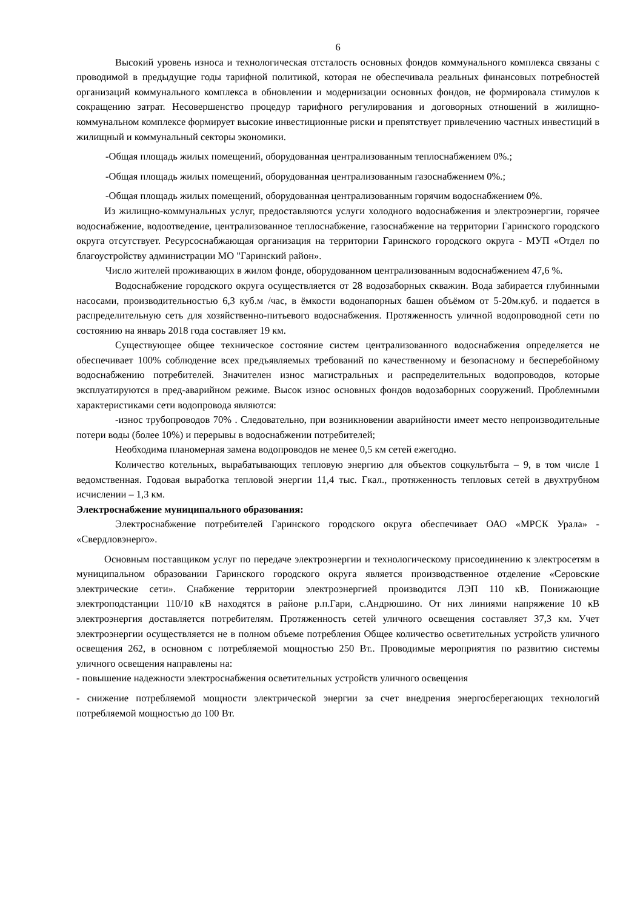6
Высокий уровень износа и технологическая отсталость основных фондов коммунального комплекса связаны с проводимой в предыдущие годы тарифной политикой, которая не обеспечивала реальных финансовых потребностей организаций коммунального комплекса в обновлении и модернизации основных фондов, не формировала стимулов к сокращению затрат. Несовершенство процедур тарифного регулирования и договорных отношений в жилищно-коммунальном комплексе формирует высокие инвестиционные риски и препятствует привлечению частных инвестиций в жилищный и коммунальный секторы экономики.
-Общая площадь жилых помещений, оборудованная централизованным теплоснабжением 0%.;
-Общая площадь жилых помещений, оборудованная централизованным газоснабжением 0%.;
-Общая площадь жилых помещений, оборудованная централизованным горячим водоснабжением 0%.
Из жилищно-коммунальных услуг, предоставляются услуги холодного водоснабжения и электроэнергии, горячее водоснабжение, водоотведение, централизованное теплоснабжение, газоснабжение на территории Гаринского городского округа отсутствует. Ресурсоснабжающая организация на территории Гаринского городского округа - МУП «Отдел по благоустройству администрации МО "Гаринский район».
Число жителей проживающих в жилом фонде, оборудованном централизованным водоснабжением 47,6 %.
Водоснабжение городского округа осуществляется от 28 водозаборных скважин. Вода забирается глубинными насосами, производительностью 6,3 куб.м /час, в ёмкости водонапорных башен объёмом от 5-20м.куб. и подается в распределительную сеть для хозяйственно-питьевого водоснабжения. Протяженность уличной водопроводной сети по состоянию на январь 2018 года составляет 19 км.
Существующее общее техническое состояние систем централизованного водоснабжения определяется не обеспечивает 100% соблюдение всех предъявляемых требований по качественному и безопасному и бесперебойному водоснабжению потребителей. Значителен износ магистральных и распределительных водопроводов, которые эксплуатируются в пред-аварийном режиме. Высок износ основных фондов водозаборных сооружений. Проблемными характеристиками сети водопровода являются:
-износ трубопроводов 70% . Следовательно, при возникновении аварийности имеет место непроизводительные потери воды (более 10%) и перерывы в водоснабжении потребителей;
Необходима планомерная замена водопроводов не менее 0,5 км сетей ежегодно.
Количество котельных, вырабатывающих тепловую энергию для объектов соцкультбыта – 9, в том числе 1 ведомственная. Годовая выработка тепловой энергии 11,4 тыс. Гкал., протяженность тепловых сетей в двухтрубном исчислении – 1,3 км.
Электроснабжение муниципального образования:
Электроснабжение потребителей Гаринского городского округа обеспечивает ОАО «МРСК Урала» - «Свердловэнерго».
Основным поставщиком услуг по передаче электроэнергии и технологическому присоединению к электросетям в муниципальном образовании Гаринского городского округа является производственное отделение «Серовские электрические сети». Снабжение территории электроэнергией производится ЛЭП 110 кВ. Понижающие электроподстанции 110/10 кВ находятся в районе р.п.Гари, с.Андрюшино. От них линиями напряжение 10 кВ электроэнергия доставляется потребителям. Протяженность сетей уличного освещения составляет 37,3 км. Учет электроэнергии осуществляется не в полном объеме потребления Общее количество осветительных устройств уличного освещения 262, в основном с потребляемой мощностью 250 Вт.. Проводимые мероприятия по развитию системы уличного освещения направлены на:
- повышение надежности электроснабжения осветительных устройств уличного освещения
- снижение потребляемой мощности электрической энергии за счет внедрения энергосберегающих технологий потребляемой мощностью до 100 Вт.